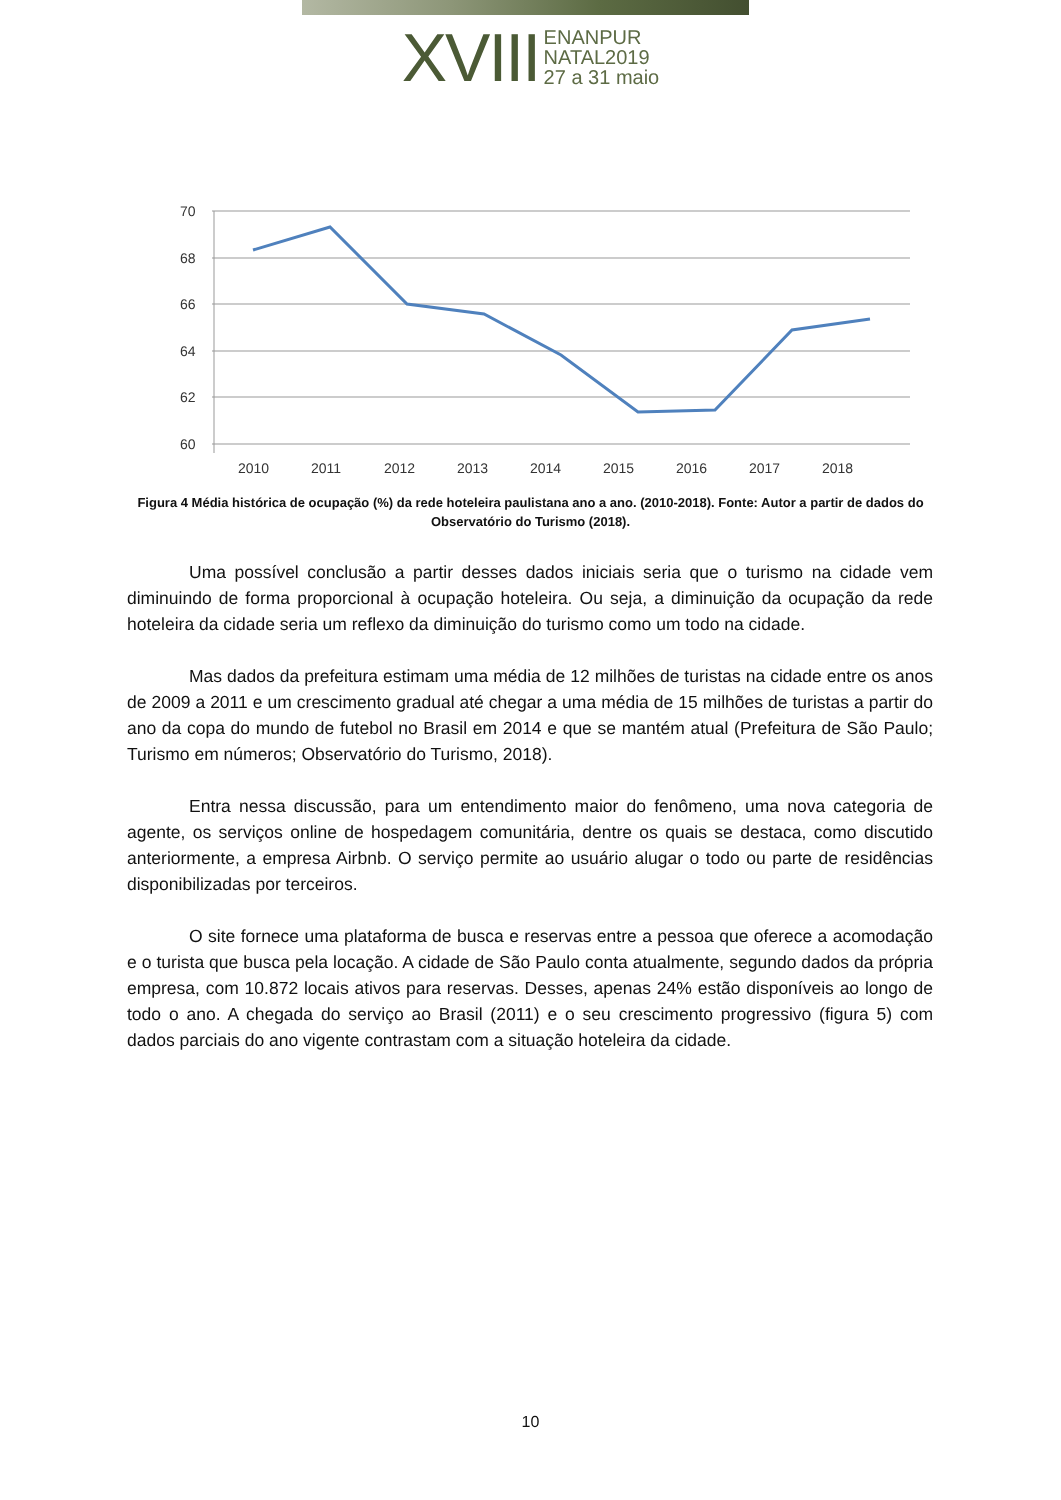XVIII ENANPUR
NATAL2019
27 a 31 maio
70
68
66
64
62
60
2010
2011
2012
2013
2014
2015
2016
2017
2018
Figura 4 Média histórica de ocupação (%) da rede hoteleira paulistana ano a ano. (2010-2018). Fonte: Autor a partir de dados do Observatório do Turismo (2018).
Uma possível conclusão a partir desses dados iniciais seria que o turismo na cidade vem diminuindo de forma proporcional à ocupação hoteleira. Ou seja, a diminuição da ocupação da rede hoteleira da cidade seria um reflexo da diminuição do turismo como um todo na cidade.
Mas dados da prefeitura estimam uma média de 12 milhões de turistas na cidade entre os anos de 2009 a 2011 e um crescimento gradual até chegar a uma média de 15 milhões de turistas a partir do ano da copa do mundo de futebol no Brasil em 2014 e que se mantém atual (Prefeitura de São Paulo; Turismo em números; Observatório do Turismo, 2018).
Entra nessa discussão, para um entendimento maior do fenômeno, uma nova categoria de agente, os serviços online de hospedagem comunitária, dentre os quais se destaca, como discutido anteriormente, a empresa Airbnb. O serviço permite ao usuário alugar o todo ou parte de residências disponibilizadas por terceiros.
O site fornece uma plataforma de busca e reservas entre a pessoa que oferece a acomodação e o turista que busca pela locação. A cidade de São Paulo conta atualmente, segundo dados da própria empresa, com 10.872 locais ativos para reservas. Desses, apenas 24% estão disponíveis ao longo de todo o ano. A chegada do serviço ao Brasil (2011) e o seu crescimento progressivo (figura 5) com dados parciais do ano vigente contrastam com a situação hoteleira da cidade.
10